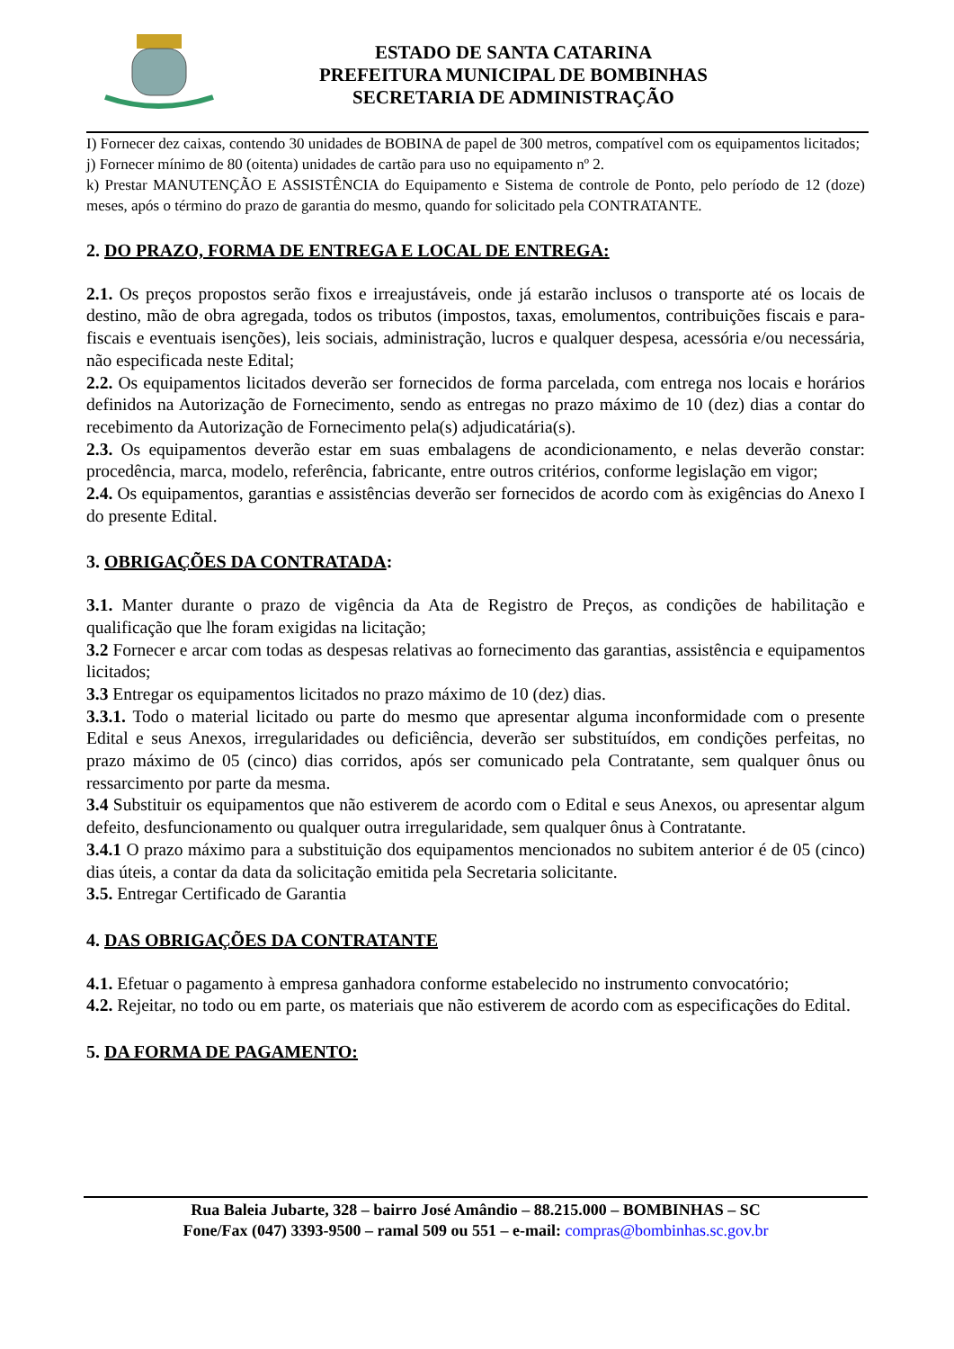ESTADO DE SANTA CATARINA
PREFEITURA MUNICIPAL DE BOMBINHAS
SECRETARIA DE ADMINISTRAÇÃO
I) Fornecer dez caixas, contendo 30 unidades de BOBINA de papel de 300 metros, compatível com os equipamentos licitados;
j) Fornecer mínimo de 80 (oitenta) unidades de cartão para uso no equipamento nº 2.
k) Prestar MANUTENÇÃO E ASSISTÊNCIA do Equipamento e Sistema de controle de Ponto, pelo período de 12 (doze) meses, após o término do prazo de garantia do mesmo, quando for solicitado pela CONTRATANTE.
2. DO PRAZO, FORMA DE ENTREGA E LOCAL DE ENTREGA:
2.1. Os preços propostos serão fixos e irreajustáveis, onde já estarão inclusos o transporte até os locais de destino, mão de obra agregada, todos os tributos (impostos, taxas, emolumentos, contribuições fiscais e para-fiscais e eventuais isenções), leis sociais, administração, lucros e qualquer despesa, acessória e/ou necessária, não especificada neste Edital;
2.2. Os equipamentos licitados deverão ser fornecidos de forma parcelada, com entrega nos locais e horários definidos na Autorização de Fornecimento, sendo as entregas no prazo máximo de 10 (dez) dias a contar do recebimento da Autorização de Fornecimento pela(s) adjudicatária(s).
2.3. Os equipamentos deverão estar em suas embalagens de acondicionamento, e nelas deverão constar: procedência, marca, modelo, referência, fabricante, entre outros critérios, conforme legislação em vigor;
2.4. Os equipamentos, garantias e assistências deverão ser fornecidos de acordo com às exigências do Anexo I do presente Edital.
3. OBRIGAÇÕES DA CONTRATADA:
3.1. Manter durante o prazo de vigência da Ata de Registro de Preços, as condições de habilitação e qualificação que lhe foram exigidas na licitação;
3.2 Fornecer e arcar com todas as despesas relativas ao fornecimento das garantias, assistência e equipamentos licitados;
3.3 Entregar os equipamentos licitados no prazo máximo de 10 (dez) dias.
3.3.1. Todo o material licitado ou parte do mesmo que apresentar alguma inconformidade com o presente Edital e seus Anexos, irregularidades ou deficiência, deverão ser substituídos, em condições perfeitas, no prazo máximo de 05 (cinco) dias corridos, após ser comunicado pela Contratante, sem qualquer ônus ou ressarcimento por parte da mesma.
3.4 Substituir os equipamentos que não estiverem de acordo com o Edital e seus Anexos, ou apresentar algum defeito, desfuncionamento ou qualquer outra irregularidade, sem qualquer ônus à Contratante.
3.4.1 O prazo máximo para a substituição dos equipamentos mencionados no subitem anterior é de 05 (cinco) dias úteis, a contar da data da solicitação emitida pela Secretaria solicitante.
3.5. Entregar Certificado de Garantia
4. DAS OBRIGAÇÕES DA CONTRATANTE
4.1. Efetuar o pagamento à empresa ganhadora conforme estabelecido no instrumento convocatório;
4.2. Rejeitar, no todo ou em parte, os materiais que não estiverem de acordo com as especificações do Edital.
5. DA FORMA DE PAGAMENTO:
Rua Baleia Jubarte, 328 – bairro José Amândio – 88.215.000 – BOMBINHAS – SC
Fone/Fax (047) 3393-9500 – ramal 509 ou 551 – e-mail: compras@bombinhas.sc.gov.br